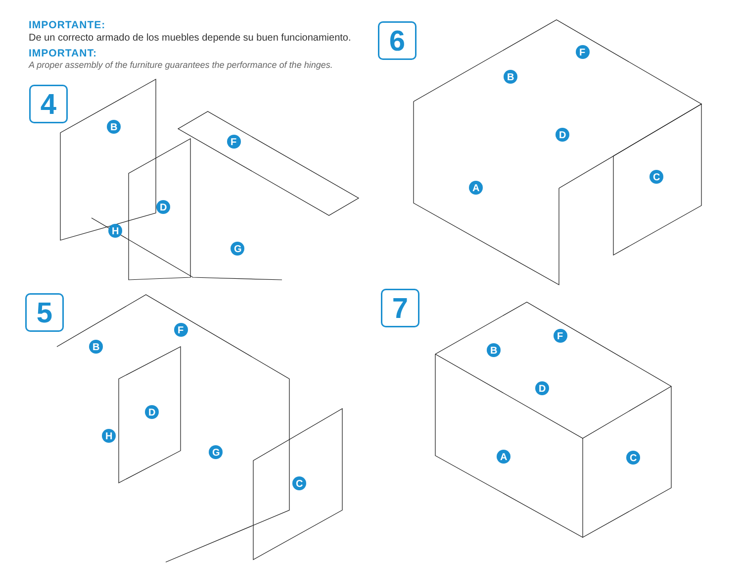IMPORTANTE:
De un correcto armado de los muebles depende su buen funcionamiento.
IMPORTANT:
A proper assembly of the furniture guarantees the performance of the hinges.
4
6
5 7
B
F
D
H
G
F
B
D
A
C
B
F
D
H
G
C
F
B
D
A
C